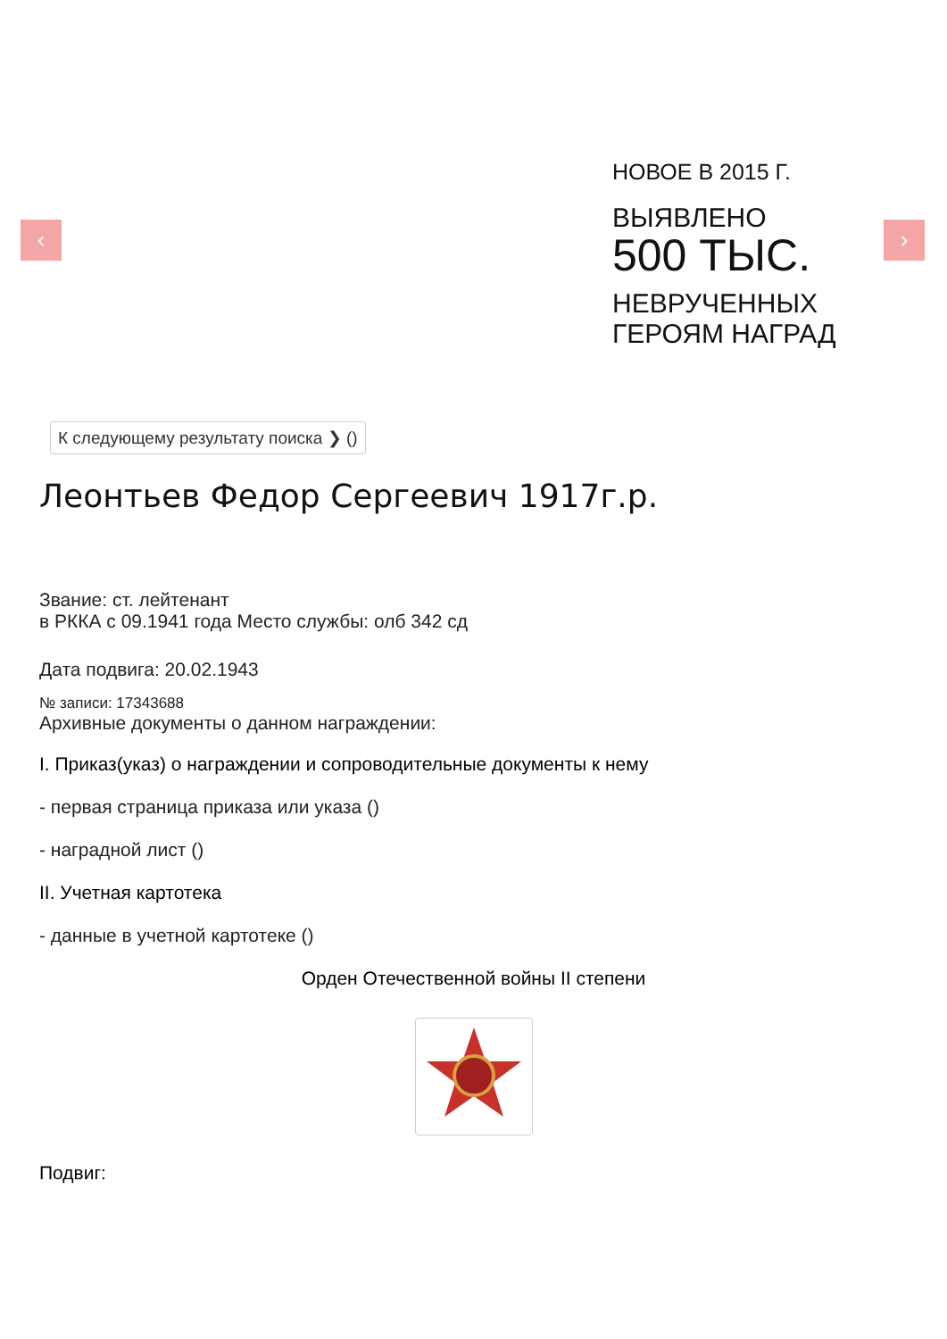‹ ›
НОВОЕ В 2015 Г.
ВЫЯВЛЕНО
500 ТЫС.
НЕВРУЧЕННЫХ
ГЕРОЯМ НАГРАД
К следующему результату поиска ❯ ()
Леонтьев Федор Сергеевич 1917г.р.
Звание: ст. лейтенант
в РККА с 09.1941 года Место службы: олб 342 сд
Дата подвига: 20.02.1943
№ записи: 17343688
Архивные документы о данном награждении:
I. Приказ(указ) о награждении и сопроводительные документы к нему
- первая страница приказа или указа ()
- наградной лист ()
II. Учетная картотека
- данные в учетной картотеке ()
Орден Отечественной войны II степени
Подвиг: